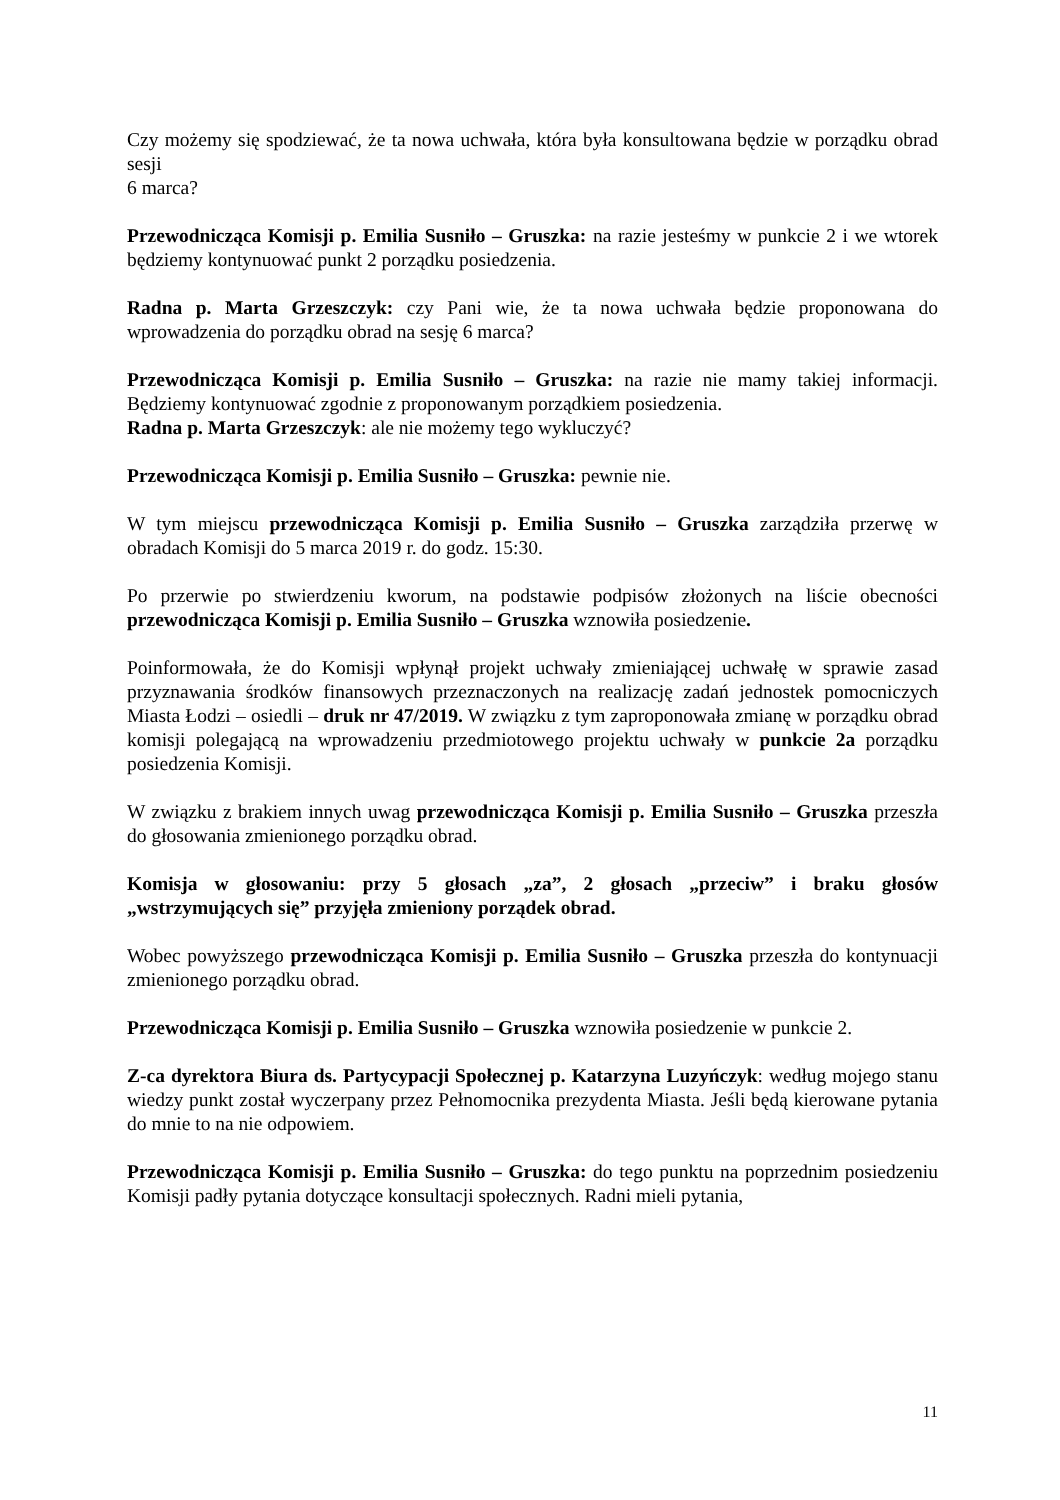Czy możemy się spodziewać, że ta nowa uchwała, która była konsultowana będzie w porządku obrad sesji
6 marca?
Przewodnicząca Komisji p. Emilia Susniło – Gruszka: na razie jesteśmy w punkcie 2 i we wtorek będziemy kontynuować punkt 2 porządku posiedzenia.
Radna p. Marta Grzeszczyk: czy Pani wie, że ta nowa uchwała będzie proponowana do wprowadzenia do porządku obrad na sesję 6 marca?
Przewodnicząca Komisji p. Emilia Susniło – Gruszka: na razie nie mamy takiej informacji. Będziemy kontynuować zgodnie z proponowanym porządkiem posiedzenia.
Radna p. Marta Grzeszczyk: ale nie możemy tego wykluczyć?
Przewodnicząca Komisji p. Emilia Susniło – Gruszka: pewnie nie.
W tym miejscu przewodnicząca Komisji p. Emilia Susniło – Gruszka zarządziła przerwę w obradach Komisji do 5 marca 2019 r. do godz. 15:30.
Po przerwie po stwierdzeniu kworum, na podstawie podpisów złożonych na liście obecności przewodnicząca Komisji p. Emilia Susniło – Gruszka wznowiła posiedzenie.
Poinformowała, że do Komisji wpłynął projekt uchwały zmieniającej uchwałę w sprawie zasad przyznawania środków finansowych przeznaczonych na realizację zadań jednostek pomocniczych Miasta Łodzi – osiedli – druk nr 47/2019. W związku z tym zaproponowała zmianę w porządku obrad komisji polegającą na wprowadzeniu przedmiotowego projektu uchwały w punkcie 2a porządku posiedzenia Komisji.
W związku z brakiem innych uwag przewodnicząca Komisji p. Emilia Susniło – Gruszka przeszła do głosowania zmienionego porządku obrad.
Komisja w głosowaniu: przy 5 głosach „za”, 2 głosach „przeciw” i braku głosów „wstrzymujących się” przyjęła zmieniony porządek obrad.
Wobec powyższego przewodnicząca Komisji p. Emilia Susniło – Gruszka przeszła do kontynuacji zmienionego porządku obrad.
Przewodnicząca Komisji p. Emilia Susniło – Gruszka wznowiła posiedzenie w punkcie 2.
Z-ca dyrektora Biura ds. Partycypacji Społecznej p. Katarzyna Luzyńczyk: według mojego stanu wiedzy punkt został wyczerpany przez Pełnomocnika prezydenta Miasta. Jeśli będą kierowane pytania do mnie to na nie odpowiem.
Przewodnicząca Komisji p. Emilia Susniło – Gruszka: do tego punktu na poprzednim posiedzeniu Komisji padły pytania dotyczące konsultacji społecznych. Radni mieli pytania,
11